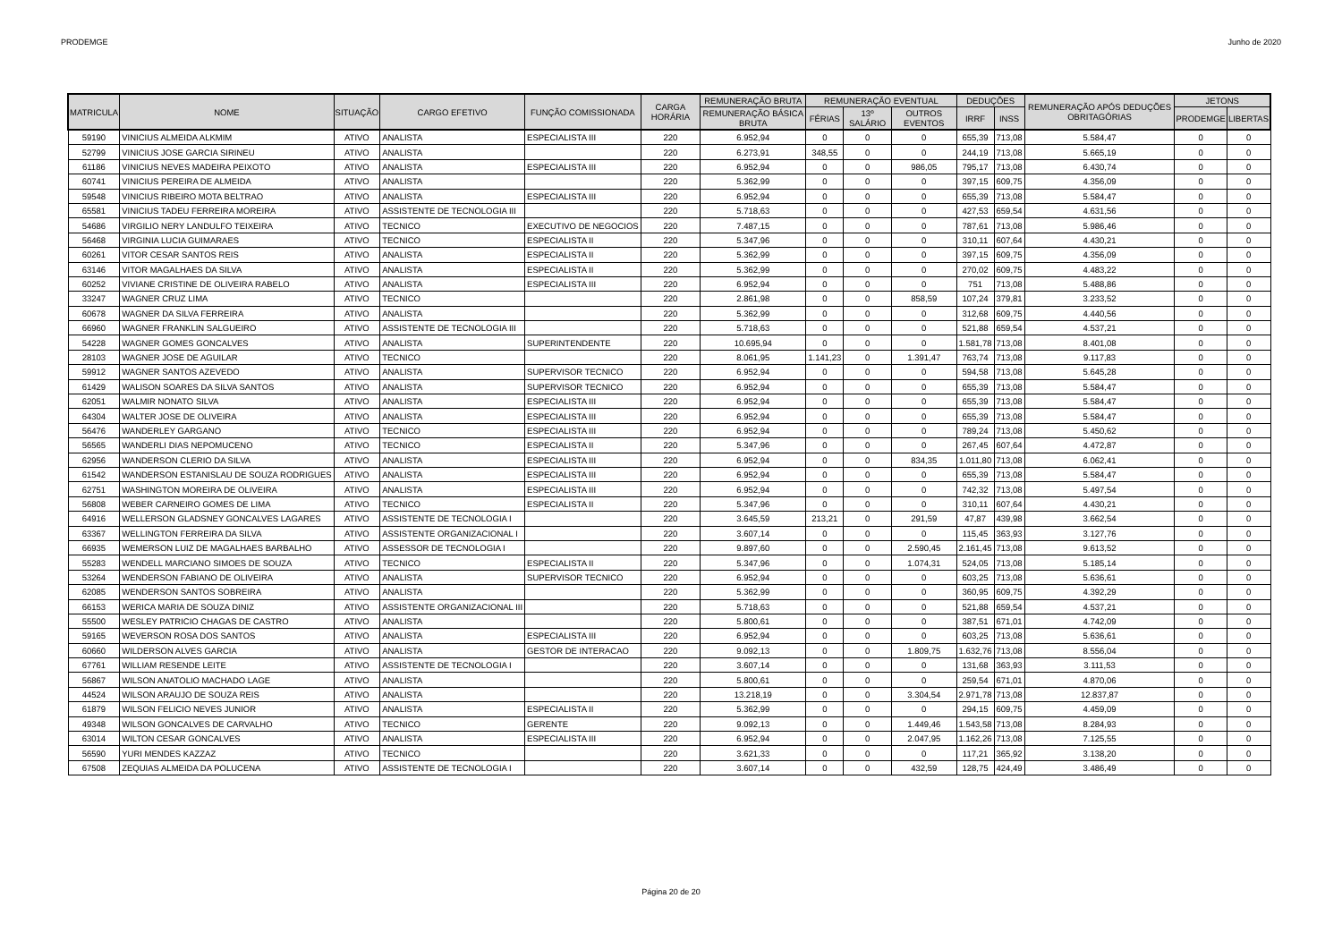PRODEMGE Junho de 2020
| MATRICULA | NOME | SITUAÇÃO | CARGO EFETIVO | FUNÇÃO COMISSIONADA | CARGA HORÁRIA | REMUNERAÇÃO BRUTA | REMUNERAÇÃO EVENTUAL | | | DEDUÇÕES | | REMUNERAÇÃO APÓS DEDUÇÕES OBRITAGÓRIAS | JETONS | |
| --- | --- | --- | --- | --- | --- | --- | --- | --- | --- | --- | --- | --- | --- | --- |
| | | | | | | REMUNERAÇÃO BÁSICA BRUTA | FÉRIAS | 13º SALÁRIO | OUTROS EVENTOS | IRRF | INSS | | PRODEMGE | LIBERTAS |
| 59190 | VINICIUS ALMEIDA ALKMIM | ATIVO | ANALISTA | ESPECIALISTA III | 220 | 6.952,94 | 0 | 0 | 0 | 655,39 | 713,08 | 5.584,47 | 0 | 0 |
| 52799 | VINICIUS JOSE GARCIA SIRINEU | ATIVO | ANALISTA | | 220 | 6.273,91 | 348,55 | 0 | 0 | 244,19 | 713,08 | 5.665,19 | 0 | 0 |
| 61186 | VINICIUS NEVES MADEIRA PEIXOTO | ATIVO | ANALISTA | ESPECIALISTA III | 220 | 6.952,94 | 0 | 0 | 986,05 | 795,17 | 713,08 | 6.430,74 | 0 | 0 |
| 60741 | VINICIUS PEREIRA DE ALMEIDA | ATIVO | ANALISTA | | 220 | 5.362,99 | 0 | 0 | 0 | 397,15 | 609,75 | 4.356,09 | 0 | 0 |
| 59548 | VINICIUS RIBEIRO MOTA BELTRAO | ATIVO | ANALISTA | ESPECIALISTA III | 220 | 6.952,94 | 0 | 0 | 0 | 655,39 | 713,08 | 5.584,47 | 0 | 0 |
| 65581 | VINICIUS TADEU FERREIRA MOREIRA | ATIVO | ASSISTENTE DE TECNOLOGIA III | | 220 | 5.718,63 | 0 | 0 | 0 | 427,53 | 659,54 | 4.631,56 | 0 | 0 |
| 54686 | VIRGILIO NERY LANDULFO TEIXEIRA | ATIVO | TECNICO | EXECUTIVO DE NEGOCIOS | 220 | 7.487,15 | 0 | 0 | 0 | 787,61 | 713,08 | 5.986,46 | 0 | 0 |
| 56468 | VIRGINIA LUCIA GUIMARAES | ATIVO | TECNICO | ESPECIALISTA II | 220 | 5.347,96 | 0 | 0 | 0 | 310,11 | 607,64 | 4.430,21 | 0 | 0 |
| 60261 | VITOR CESAR SANTOS REIS | ATIVO | ANALISTA | ESPECIALISTA II | 220 | 5.362,99 | 0 | 0 | 0 | 397,15 | 609,75 | 4.356,09 | 0 | 0 |
| 63146 | VITOR MAGALHAES DA SILVA | ATIVO | ANALISTA | ESPECIALISTA II | 220 | 5.362,99 | 0 | 0 | 0 | 270,02 | 609,75 | 4.483,22 | 0 | 0 |
| 60252 | VIVIANE CRISTINE DE OLIVEIRA RABELO | ATIVO | ANALISTA | ESPECIALISTA III | 220 | 6.952,94 | 0 | 0 | 0 | 751 | 713,08 | 5.488,86 | 0 | 0 |
| 33247 | WAGNER CRUZ LIMA | ATIVO | TECNICO | | 220 | 2.861,98 | 0 | 0 | 858,59 | 107,24 | 379,81 | 3.233,52 | 0 | 0 |
| 60678 | WAGNER DA SILVA FERREIRA | ATIVO | ANALISTA | | 220 | 5.362,99 | 0 | 0 | 0 | 312,68 | 609,75 | 4.440,56 | 0 | 0 |
| 66960 | WAGNER FRANKLIN SALGUEIRO | ATIVO | ASSISTENTE DE TECNOLOGIA III | | 220 | 5.718,63 | 0 | 0 | 0 | 521,88 | 659,54 | 4.537,21 | 0 | 0 |
| 54228 | WAGNER GOMES GONCALVES | ATIVO | ANALISTA | SUPERINTENDENTE | 220 | 10.695,94 | 0 | 0 | 0 | 1.581,78 | 713,08 | 8.401,08 | 0 | 0 |
| 28103 | WAGNER JOSE DE AGUILAR | ATIVO | TECNICO | | 220 | 8.061,95 | 1.141,23 | 0 | 1.391,47 | 763,74 | 713,08 | 9.117,83 | 0 | 0 |
| 59912 | WAGNER SANTOS AZEVEDO | ATIVO | ANALISTA | SUPERVISOR TECNICO | 220 | 6.952,94 | 0 | 0 | 0 | 594,58 | 713,08 | 5.645,28 | 0 | 0 |
| 61429 | WALISON SOARES DA SILVA SANTOS | ATIVO | ANALISTA | SUPERVISOR TECNICO | 220 | 6.952,94 | 0 | 0 | 0 | 655,39 | 713,08 | 5.584,47 | 0 | 0 |
| 62051 | WALMIR NONATO SILVA | ATIVO | ANALISTA | ESPECIALISTA III | 220 | 6.952,94 | 0 | 0 | 0 | 655,39 | 713,08 | 5.584,47 | 0 | 0 |
| 64304 | WALTER JOSE DE OLIVEIRA | ATIVO | ANALISTA | ESPECIALISTA III | 220 | 6.952,94 | 0 | 0 | 0 | 655,39 | 713,08 | 5.584,47 | 0 | 0 |
| 56476 | WANDERLEY GARGANO | ATIVO | TECNICO | ESPECIALISTA III | 220 | 6.952,94 | 0 | 0 | 0 | 789,24 | 713,08 | 5.450,62 | 0 | 0 |
| 56565 | WANDERLI DIAS NEPOMUCENO | ATIVO | TECNICO | ESPECIALISTA II | 220 | 5.347,96 | 0 | 0 | 0 | 267,45 | 607,64 | 4.472,87 | 0 | 0 |
| 62956 | WANDERSON CLERIO DA SILVA | ATIVO | ANALISTA | ESPECIALISTA III | 220 | 6.952,94 | 0 | 0 | 834,35 | 1.011,80 | 713,08 | 6.062,41 | 0 | 0 |
| 61542 | WANDERSON ESTANISLAU DE SOUZA RODRIGUES | ATIVO | ANALISTA | ESPECIALISTA III | 220 | 6.952,94 | 0 | 0 | 0 | 655,39 | 713,08 | 5.584,47 | 0 | 0 |
| 62751 | WASHINGTON MOREIRA DE OLIVEIRA | ATIVO | ANALISTA | ESPECIALISTA III | 220 | 6.952,94 | 0 | 0 | 0 | 742,32 | 713,08 | 5.497,54 | 0 | 0 |
| 56808 | WEBER CARNEIRO GOMES DE LIMA | ATIVO | TECNICO | ESPECIALISTA II | 220 | 5.347,96 | 0 | 0 | 0 | 310,11 | 607,64 | 4.430,21 | 0 | 0 |
| 64916 | WELLERSON GLADSNEY GONCALVES LAGARES | ATIVO | ASSISTENTE DE TECNOLOGIA I | | 220 | 3.645,59 | 213,21 | 0 | 291,59 | 47,87 | 439,98 | 3.662,54 | 0 | 0 |
| 63367 | WELLINGTON FERREIRA DA SILVA | ATIVO | ASSISTENTE ORGANIZACIONAL I | | 220 | 3.607,14 | 0 | 0 | 0 | 115,45 | 363,93 | 3.127,76 | 0 | 0 |
| 66935 | WEMERSON LUIZ DE MAGALHAES BARBALHO | ATIVO | ASSESSOR DE TECNOLOGIA I | | 220 | 9.897,60 | 0 | 0 | 2.590,45 | 2.161,45 | 713,08 | 9.613,52 | 0 | 0 |
| 55283 | WENDELL MARCIANO SIMOES DE SOUZA | ATIVO | TECNICO | ESPECIALISTA II | 220 | 5.347,96 | 0 | 0 | 1.074,31 | 524,05 | 713,08 | 5.185,14 | 0 | 0 |
| 53264 | WENDERSON FABIANO DE OLIVEIRA | ATIVO | ANALISTA | SUPERVISOR TECNICO | 220 | 6.952,94 | 0 | 0 | 0 | 603,25 | 713,08 | 5.636,61 | 0 | 0 |
| 62085 | WENDERSON SANTOS SOBREIRA | ATIVO | ANALISTA | | 220 | 5.362,99 | 0 | 0 | 0 | 360,95 | 609,75 | 4.392,29 | 0 | 0 |
| 66153 | WERICA MARIA DE SOUZA DINIZ | ATIVO | ASSISTENTE ORGANIZACIONAL III | | 220 | 5.718,63 | 0 | 0 | 0 | 521,88 | 659,54 | 4.537,21 | 0 | 0 |
| 55500 | WESLEY PATRICIO CHAGAS DE CASTRO | ATIVO | ANALISTA | | 220 | 5.800,61 | 0 | 0 | 0 | 387,51 | 671,01 | 4.742,09 | 0 | 0 |
| 59165 | WEVERSON ROSA DOS SANTOS | ATIVO | ANALISTA | ESPECIALISTA III | 220 | 6.952,94 | 0 | 0 | 0 | 603,25 | 713,08 | 5.636,61 | 0 | 0 |
| 60660 | WILDERSON ALVES GARCIA | ATIVO | ANALISTA | GESTOR DE INTERACAO | 220 | 9.092,13 | 0 | 0 | 1.809,75 | 1.632,76 | 713,08 | 8.556,04 | 0 | 0 |
| 67761 | WILLIAM RESENDE LEITE | ATIVO | ASSISTENTE DE TECNOLOGIA I | | 220 | 3.607,14 | 0 | 0 | 0 | 131,68 | 363,93 | 3.111,53 | 0 | 0 |
| 56867 | WILSON ANATOLIO MACHADO LAGE | ATIVO | ANALISTA | | 220 | 5.800,61 | 0 | 0 | 0 | 259,54 | 671,01 | 4.870,06 | 0 | 0 |
| 44524 | WILSON ARAUJO DE SOUZA REIS | ATIVO | ANALISTA | | 220 | 13.218,19 | 0 | 0 | 3.304,54 | 2.971,78 | 713,08 | 12.837,87 | 0 | 0 |
| 61879 | WILSON FELICIO NEVES JUNIOR | ATIVO | ANALISTA | ESPECIALISTA II | 220 | 5.362,99 | 0 | 0 | 0 | 294,15 | 609,75 | 4.459,09 | 0 | 0 |
| 49348 | WILSON GONCALVES DE CARVALHO | ATIVO | TECNICO | GERENTE | 220 | 9.092,13 | 0 | 0 | 1.449,46 | 1.543,58 | 713,08 | 8.284,93 | 0 | 0 |
| 63014 | WILTON CESAR GONCALVES | ATIVO | ANALISTA | ESPECIALISTA III | 220 | 6.952,94 | 0 | 0 | 2.047,95 | 1.162,26 | 713,08 | 7.125,55 | 0 | 0 |
| 56590 | YURI MENDES KAZZAZ | ATIVO | TECNICO | | 220 | 3.621,33 | 0 | 0 | 0 | 117,21 | 365,92 | 3.138,20 | 0 | 0 |
| 67508 | ZEQUIAS ALMEIDA DA POLUCENA | ATIVO | ASSISTENTE DE TECNOLOGIA I | | 220 | 3.607,14 | 0 | 0 | 432,59 | 128,75 | 424,49 | 3.486,49 | 0 | 0 |
Página 20 de 20